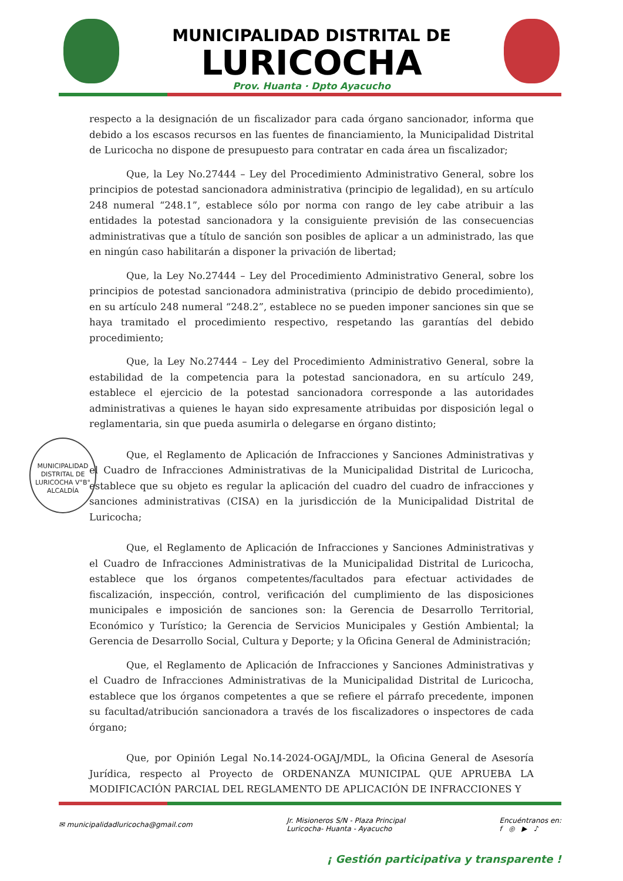MUNICIPALIDAD DISTRITAL DE
LURICOCHA
Prov. Huanta · Dpto Ayacucho
respecto a la designación de un fiscalizador para cada órgano sancionador, informa que debido a los escasos recursos en las fuentes de financiamiento, la Municipalidad Distrital de Luricocha no dispone de presupuesto para contratar en cada área un fiscalizador;
Que, la Ley No.27444 – Ley del Procedimiento Administrativo General, sobre los principios de potestad sancionadora administrativa (principio de legalidad), en su artículo 248 numeral “248.1”, establece sólo por norma con rango de ley cabe atribuir a las entidades la potestad sancionadora y la consiguiente previsión de las consecuencias administrativas que a título de sanción son posibles de aplicar a un administrado, las que en ningún caso habilitarán a disponer la privación de libertad;
Que, la Ley No.27444 – Ley del Procedimiento Administrativo General, sobre los principios de potestad sancionadora administrativa (principio de debido procedimiento), en su artículo 248 numeral “248.2”, establece no se pueden imponer sanciones sin que se haya tramitado el procedimiento respectivo, respetando las garantías del debido procedimiento;
Que, la Ley No.27444 – Ley del Procedimiento Administrativo General, sobre la estabilidad de la competencia para la potestad sancionadora, en su artículo 249, establece el ejercicio de la potestad sancionadora corresponde a las autoridades administrativas a quienes le hayan sido expresamente atribuidas por disposición legal o reglamentaria, sin que pueda asumirla o delegarse en órgano distinto;
MUNICIPALIDAD DISTRITAL DE LURICOCHA V°B° ALCALDÍA
Que, el Reglamento de Aplicación de Infracciones y Sanciones Administrativas y el Cuadro de Infracciones Administrativas de la Municipalidad Distrital de Luricocha, establece que su objeto es regular la aplicación del cuadro del cuadro de infracciones y sanciones administrativas (CISA) en la jurisdicción de la Municipalidad Distrital de Luricocha;
Que, el Reglamento de Aplicación de Infracciones y Sanciones Administrativas y el Cuadro de Infracciones Administrativas de la Municipalidad Distrital de Luricocha, establece que los órganos competentes/facultados para efectuar actividades de fiscalización, inspección, control, verificación del cumplimiento de las disposiciones municipales e imposición de sanciones son: la Gerencia de Desarrollo Territorial, Económico y Turístico; la Gerencia de Servicios Municipales y Gestión Ambiental; la Gerencia de Desarrollo Social, Cultura y Deporte; y la Oficina General de Administración;
Que, el Reglamento de Aplicación de Infracciones y Sanciones Administrativas y el Cuadro de Infracciones Administrativas de la Municipalidad Distrital de Luricocha, establece que los órganos competentes a que se refiere el párrafo precedente, imponen su facultad/atribución sancionadora a través de los fiscalizadores o inspectores de cada órgano;
Que, por Opinión Legal No.14-2024-OGAJ/MDL, la Oficina General de Asesoría Jurídica, respecto al Proyecto de ORDENANZA MUNICIPAL QUE APRUEBA LA MODIFICACIÓN PARCIAL DEL REGLAMENTO DE APLICACIÓN DE INFRACCIONES Y
✉ municipalidadluricocha@gmail.com Jr. Misioneros S/N - Plaza Principal
Luricocha- Huanta - Ayacucho Encuéntranos en:
f ◎ ▶ ♪
¡ Gestión participativa y transparente !